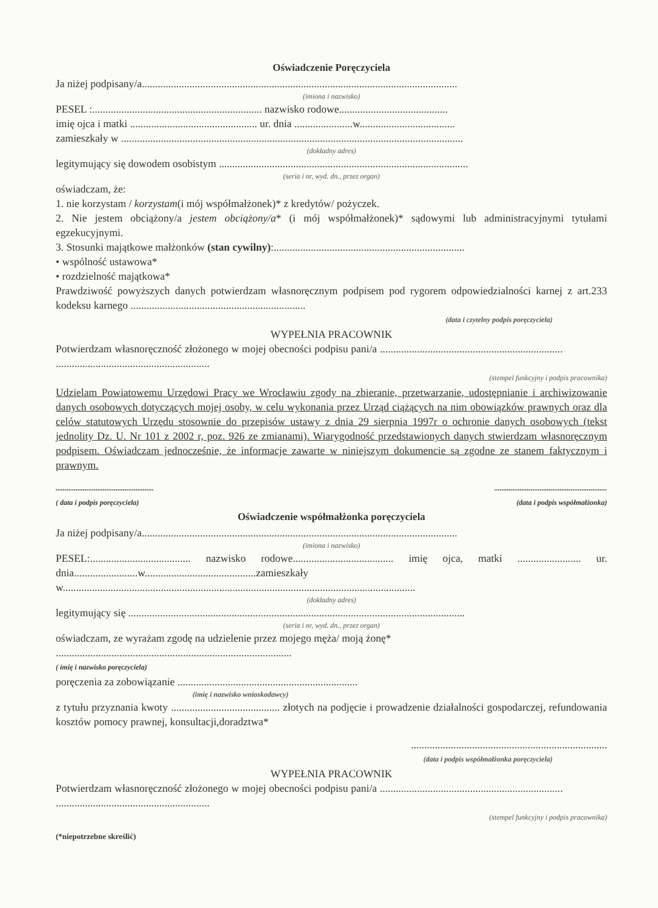Oświadczenie Poręczyciela
Ja niżej podpisany/a.......................................................................................................................
(imiona i nazwisko)
PESEL :................................................................ nazwisko rodowe.........................................
imię ojca i matki ................................................ ur. dnia ......................w....................................
zamieszkały w .................................................................................................................................
(dokładny adres)
legitymujący się dowodem osobistym ..............................................................................................
(seria i nr, wyd. dn., przez organ)
oświadczam, że:
1. nie korzystam / korzystam(i mój współmałżonek)* z kredytów/ pożyczek.
2. Nie jestem obciążony/a jestem obciążony/a* (i mój współmałżonek)* sądowymi lub administracyjnymi tytułami egzekucyjnymi.
3. Stosunki majątkowe małżonków (stan cywilny):........................................................................
• wspólność ustawowa*
• rozdzielność majątkowa*
Prawdziwość powyższych danych potwierdzam własnoręcznym podpisem pod rygorem odpowiedzialności karnej z art.233 kodeksu karnego ..................................................................
(data i czytelny podpis poręczyciela)
WYPEŁNIA PRACOWNIK
Potwierdzam własnoręczność złożonego w mojej obecności podpisu pani/a ..................................................................... ..........................................................
(stempel funkcyjny i podpis pracownika)
Udzielam Powiatowemu Urzędowi Pracy we Wrocławiu zgody na zbieranie, przetwarzanie, udostępnianie i archiwizowanie danych osobowych dotyczących mojej osoby, w celu wykonania przez Urząd ciążących na nim obowiązków prawnych oraz dla celów statutowych Urzędu stosownie do przepisów ustawy z dnia 29 sierpnia 1997r o ochronie danych osobowych (tekst jednolity Dz. U. Nr 101 z 2002 r, poz. 926 ze zmianami). Wiarygodność przedstawionych danych stwierdzam własnoręcznym podpisem. Oświadczam jednocześnie, że informacje zawarte w niniejszym dokumencie są zgodne ze stanem faktycznym i prawnym.
......................................................
( data i podpis poręczyciela)..............................................................
(data i podpis współmałżonka)
Oświadczenie współmałżonka poręczyciela
Ja niżej podpisany/a.......................................................................................................................
(imiona i nazwisko)
PESEL:...................................... nazwisko rodowe...................................... imię ojca, matki ........................ ur. dnia........................w..........................................zamieszkały w.....................................................................................................................................
(dokładny adres)
legitymujący się ...............................................................................................................................
(seria i nr, wyd. dn., przez organ)
oświadczam, ze wyrażam zgodę na udzielenie przez mojego męża/ moją żonę*
.........................................................................................
( imię i nazwisko poręczyciela)
poręczenia za zobowiązanie ....................................................................
(imię i nazwisko wnioskodawcy)
z tytułu przyznania kwoty ......................................... złotych na podjęcie i prowadzenie działalności gospodarczej, refundowania kosztów pomocy prawnej, konsultacji,doradztwa*
..........................................................................
(data i podpis współmałżonka poręczyciela)
WYPEŁNIA PRACOWNIK
Potwierdzam własnoręczność złożonego w mojej obecności podpisu pani/a ..................................................................... ..........................................................
(stempel funkcyjny i podpis pracownika)
(*niepotrzebne skreślić)